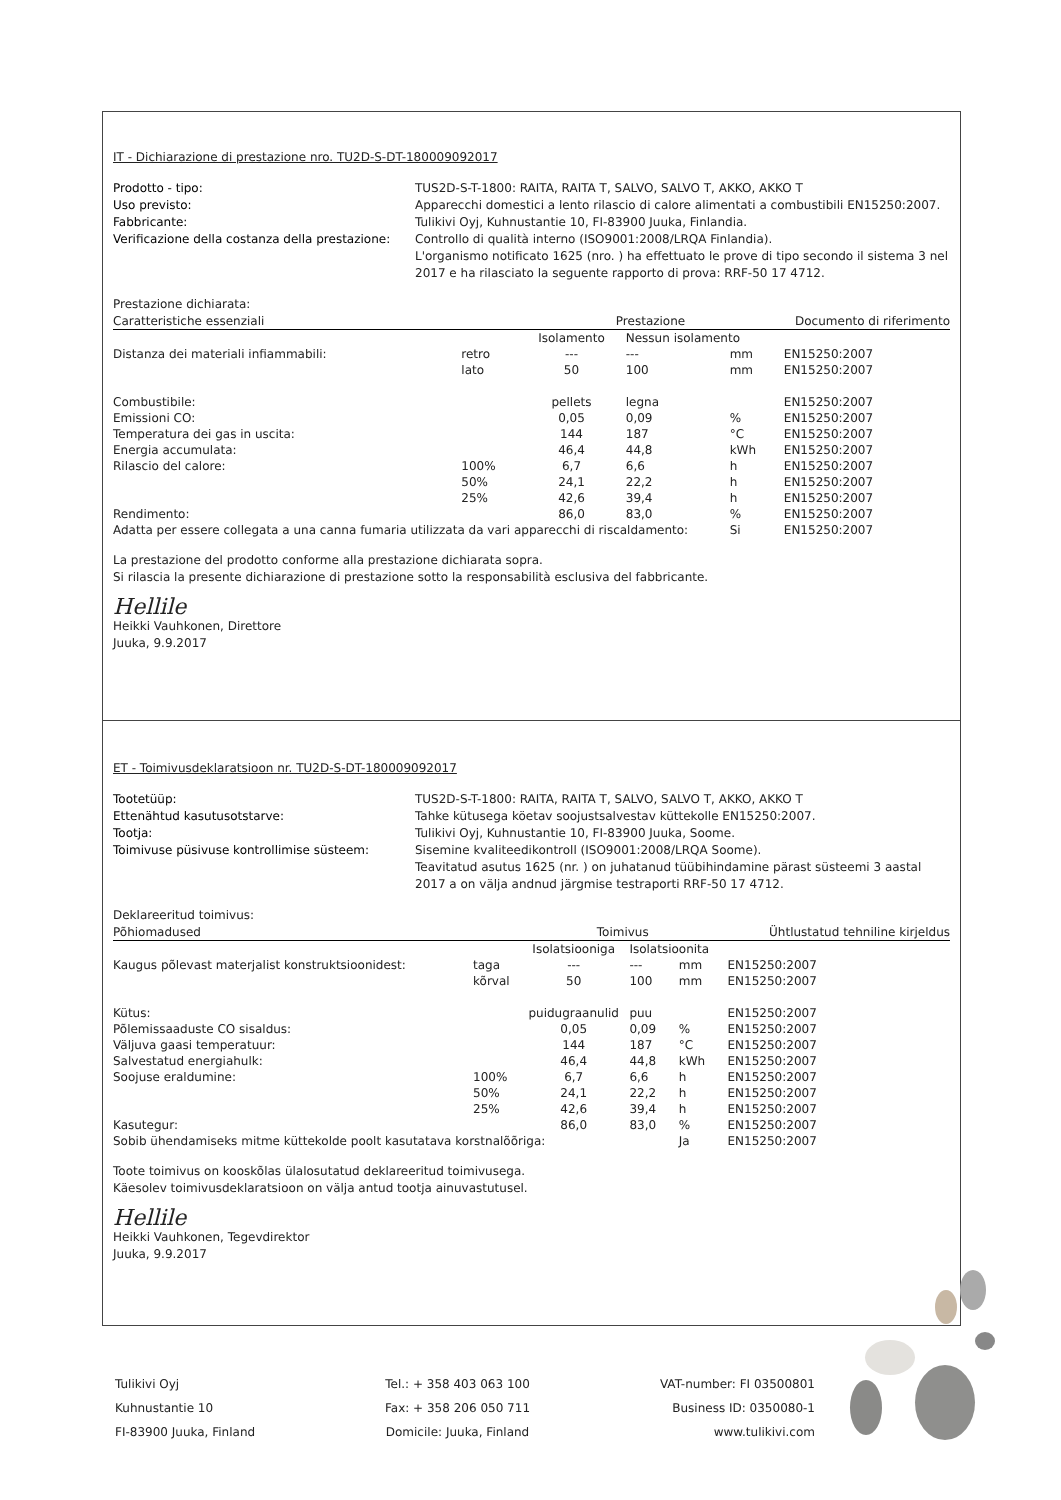IT - Dichiarazione di prestazione nro. TU2D-S-DT-180009092017
Prodotto - tipo: TUS2D-S-T-1800: RAITA, RAITA T, SALVO, SALVO T, AKKO, AKKO T Uso previsto: Apparecchi domestici a lento rilascio di calore alimentati a combustibili EN15250:2007. Fabbricante: Tulikivi Oyj, Kuhnustantie 10, FI-83900 Juuka, Finlandia. Verificazione della costanza della prestazione: Controllo di qualità interno (ISO9001:2008/LRQA Finlandia).
L'organismo notificato 1625 (nro. ) ha effettuato le prove di tipo secondo il sistema 3 nel 2017 e ha rilasciato la seguente rapporto di prova: RRF-50 17 4712.
Prestazione dichiarata:
| Caratteristiche essenziali | | Prestazione | | | Documento di riferimento |
| --- | --- | --- | --- | --- | --- |
| | | Isolamento | Nessun isolamento | | |
| Distanza dei materiali infiammabili: | retro | --- | --- | mm | EN15250:2007 |
| | lato | 50 | 100 | mm | EN15250:2007 |
| Combustibile: | | pellets | legna | | EN15250:2007 |
| Emissioni CO: | | 0,05 | 0,09 | % | EN15250:2007 |
| Temperatura dei gas in uscita: | | 144 | 187 | °C | EN15250:2007 |
| Energia accumulata: | | 46,4 | 44,8 | kWh | EN15250:2007 |
| Rilascio del calore: | 100% | 6,7 | 6,6 | h | EN15250:2007 |
| | 50% | 24,1 | 22,2 | h | EN15250:2007 |
| | 25% | 42,6 | 39,4 | h | EN15250:2007 |
| Rendimento: | | 86,0 | 83,0 | % | EN15250:2007 |
| Adatta per essere collegata a una canna fumaria utilizzata da vari apparecchi di riscaldamento: | | | | Si | EN15250:2007 |
La prestazione del prodotto conforme alla prestazione dichiarata sopra.
Si rilascia la presente dichiarazione di prestazione sotto la responsabilità esclusiva del fabbricante.
Hellile
Heikki Vauhkonen, Direttore
Juuka, 9.9.2017
ET - Toimivusdeklaratsioon nr. TU2D-S-DT-180009092017
Tootetüüp: TUS2D-S-T-1800: RAITA, RAITA T, SALVO, SALVO T, AKKO, AKKO T Ettenähtud kasutusotstarve: Tahke kütusega köetav soojustsalvestav küttekolle EN15250:2007. Tootja: Tulikivi Oyj, Kuhnustantie 10, FI-83900 Juuka, Soome. Toimivuse püsivuse kontrollimise süsteem: Sisemine kvaliteedikontroll (ISO9001:2008/LRQA Soome).
Teavitatud asutus 1625 (nr. ) on juhatanud tüübihindamine pärast süsteemi 3 aastal 2017 a on välja andnud järgmise testraporti RRF-50 17 4712.
Deklareeritud toimivus:
| Põhiomadused | | Toimivus | | | Ühtlustatud tehniline kirjeldus |
| --- | --- | --- | --- | --- | --- |
| | | Isolatsiooniga | Isolatsioonita | | |
| Kaugus põlevast materjalist konstruktsioonidest: | taga | --- | --- | mm | EN15250:2007 |
| | kõrval | 50 | 100 | mm | EN15250:2007 |
| Kütus: | | puidugraanulid | puu | | EN15250:2007 |
| Põlemissaaduste CO sisaldus: | | 0,05 | 0,09 | % | EN15250:2007 |
| Väljuva gaasi temperatuur: | | 144 | 187 | °C | EN15250:2007 |
| Salvestatud energiahulk: | | 46,4 | 44,8 | kWh | EN15250:2007 |
| Soojuse eraldumine: | 100% | 6,7 | 6,6 | h | EN15250:2007 |
| | 50% | 24,1 | 22,2 | h | EN15250:2007 |
| | 25% | 42,6 | 39,4 | h | EN15250:2007 |
| Kasutegur: | | 86,0 | 83,0 | % | EN15250:2007 |
| Sobib ühendamiseks mitme küttekolde poolt kasutatava korstnalõõriga: | | | | Ja | EN15250:2007 |
Toote toimivus on kooskõlas ülalosutatud deklareeritud toimivusega.
Käesolev toimivusdeklaratsioon on välja antud tootja ainuvastutusel.
Hellile
Heikki Vauhkonen, Tegevdirektor
Juuka, 9.9.2017
Tulikivi Oyj
Kuhnustantie 10
FI-83900 Juuka, Finland
Tel.: + 358 403 063 100
Fax: + 358 206 050 711
Domicile: Juuka, Finland
VAT-number: FI 03500801
Business ID: 0350080-1
www.tulikivi.com